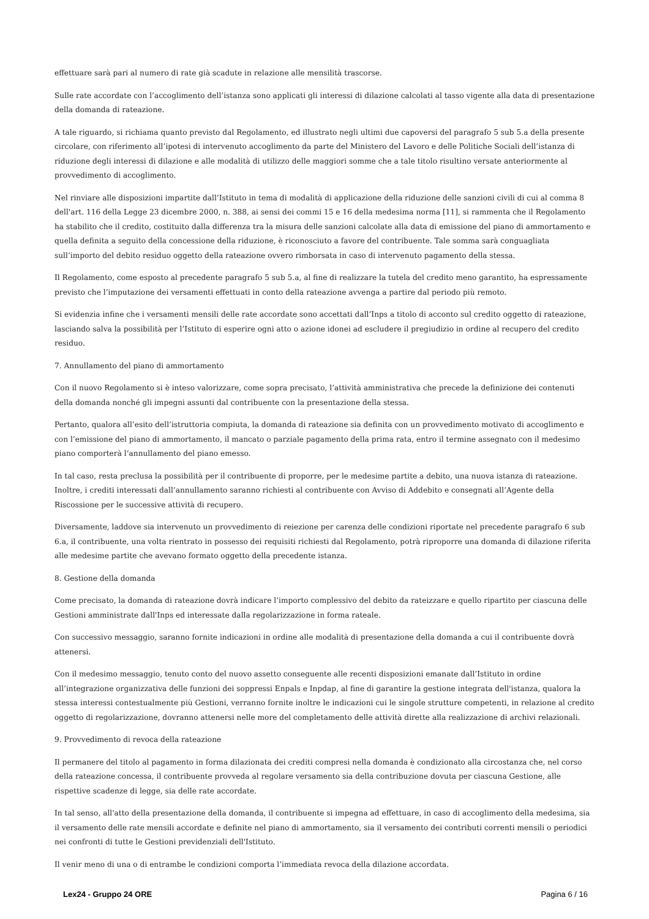effettuare sarà pari al numero di rate già scadute in relazione alle mensilità trascorse.
Sulle rate accordate con l’accoglimento dell’istanza sono applicati gli interessi di dilazione calcolati al tasso vigente alla data di presentazione della domanda di rateazione.
A tale riguardo, si richiama quanto previsto dal Regolamento, ed illustrato negli ultimi due capoversi del paragrafo 5 sub 5.a della presente circolare, con riferimento all’ipotesi di intervenuto accoglimento da parte del Ministero del Lavoro e delle Politiche Sociali dell’istanza di riduzione degli interessi di dilazione e alle modalità di utilizzo delle maggiori somme che a tale titolo risultino versate anteriormente al provvedimento di accoglimento.
Nel rinviare alle disposizioni impartite dall’Istituto in tema di modalità di applicazione della riduzione delle sanzioni civili di cui al comma 8 dell'art. 116 della Legge 23 dicembre 2000, n. 388, ai sensi dei commi 15 e 16 della medesima norma [11], si rammenta che il Regolamento ha stabilito che il credito, costituito dalla differenza tra la misura delle sanzioni calcolate alla data di emissione del piano di ammortamento e quella definita a seguito della concessione della riduzione, è riconosciuto a favore del contribuente. Tale somma sarà conguagliata sull’importo del debito residuo oggetto della rateazione ovvero rimborsata in caso di intervenuto pagamento della stessa.
Il Regolamento, come esposto al precedente paragrafo 5 sub 5.a, al fine di realizzare la tutela del credito meno garantito, ha espressamente previsto che l’imputazione dei versamenti effettuati in conto della rateazione avvenga a partire dal periodo più remoto.
Si evidenzia infine che i versamenti mensili delle rate accordate sono accettati dall’Inps a titolo di acconto sul credito oggetto di rateazione, lasciando salva la possibilità per l’Istituto di esperire ogni atto o azione idonei ad escludere il pregiudizio in ordine al recupero del credito residuo.
7. Annullamento del piano di ammortamento
Con il nuovo Regolamento si è inteso valorizzare, come sopra precisato, l’attività amministrativa che precede la definizione dei contenuti della domanda nonché gli impegni assunti dal contribuente con la presentazione della stessa.
Pertanto, qualora all’esito dell’istruttoria compiuta, la domanda di rateazione sia definita con un provvedimento motivato di accoglimento e con l’emissione del piano di ammortamento, il mancato o parziale pagamento della prima rata, entro il termine assegnato con il medesimo piano comporterà l’annullamento del piano emesso.
In tal caso, resta preclusa la possibilità per il contribuente di proporre, per le medesime partite a debito, una nuova istanza di rateazione. Inoltre, i crediti interessati dall’annullamento saranno richiesti al contribuente con Avviso di Addebito e consegnati all’Agente della Riscossione per le successive attività di recupero.
Diversamente, laddove sia intervenuto un provvedimento di reiezione per carenza delle condizioni riportate nel precedente paragrafo 6 sub 6.a, il contribuente, una volta rientrato in possesso dei requisiti richiesti dal Regolamento, potrà riproporre una domanda di dilazione riferita alle medesime partite che avevano formato oggetto della precedente istanza.
8. Gestione della domanda
Come precisato, la domanda di rateazione dovrà indicare l’importo complessivo del debito da rateizzare e quello ripartito per ciascuna delle Gestioni amministrate dall'Inps ed interessate dalla regolarizzazione in forma rateale.
Con successivo messaggio, saranno fornite indicazioni in ordine alle modalità di presentazione della domanda a cui il contribuente dovrà attenersi.
Con il medesimo messaggio, tenuto conto del nuovo assetto conseguente alle recenti disposizioni emanate dall’Istituto in ordine all’integrazione organizzativa delle funzioni dei soppressi Enpals e Inpdap, al fine di garantire la gestione integrata dell'istanza, qualora la stessa interessi contestualmente più Gestioni, verranno fornite inoltre le indicazioni cui le singole strutture competenti, in relazione al credito oggetto di regolarizzazione, dovranno attenersi nelle more del completamento delle attività dirette alla realizzazione di archivi relazionali.
9. Provvedimento di revoca della rateazione
Il permanere del titolo al pagamento in forma dilazionata dei crediti compresi nella domanda è condizionato alla circostanza che, nel corso della rateazione concessa, il contribuente provveda al regolare versamento sia della contribuzione dovuta per ciascuna Gestione, alle rispettive scadenze di legge, sia delle rate accordate.
In tal senso, all'atto della presentazione della domanda, il contribuente si impegna ad effettuare, in caso di accoglimento della medesima, sia il versamento delle rate mensili accordate e definite nel piano di ammortamento, sia il versamento dei contributi correnti mensili o periodici nei confronti di tutte le Gestioni previdenziali dell'Istituto.
Il venir meno di una o di entrambe le condizioni comporta l’immediata revoca della dilazione accordata.
Lex24 - Gruppo 24 ORE Pagina 6 / 16